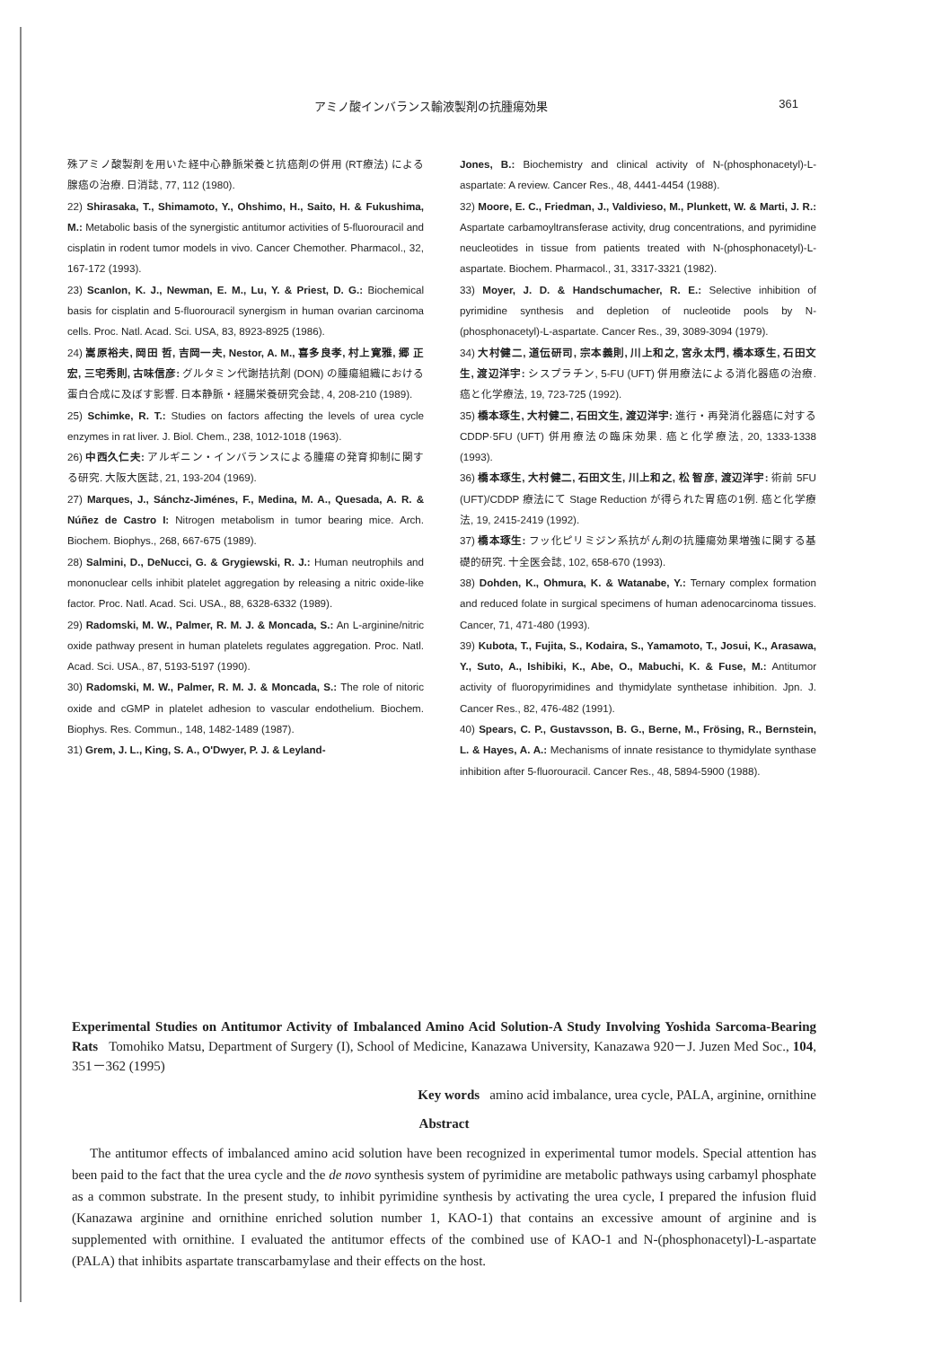アミノ酸インバランス輸液製剤の抗腫瘍効果 361
殊アミノ酸製剤を用いた経中心静脈栄養と抗癌剤の併用 (RT療法) による腺癌の治療. 日消誌, 77, 112 (1980).
22) Shirasaka, T., Shimamoto, Y., Ohshimo, H., Saito, H. & Fukushima, M.: Metabolic basis of the synergistic antitumor activities of 5-fluorouracil and cisplatin in rodent tumor models in vivo. Cancer Chemother. Pharmacol., 32, 167-172 (1993).
23) Scanlon, K. J., Newman, E. M., Lu, Y. & Priest, D. G.: Biochemical basis for cisplatin and 5-fluorouracil synergism in human ovarian carcinoma cells. Proc. Natl. Acad. Sci. USA, 83, 8923-8925 (1986).
24) 嵩原裕夫, 岡田 哲, 吉岡一夫, Nestor, A. M., 喜多良孝, 村上寛雅, 郷 正宏, 三宅秀則, 古味信彦: グルタミン代謝拮抗剤 (DON) の腫瘍組織における蛋白合成に及ぼす影響. 日本静脈・経腸栄養研究会誌, 4, 208-210 (1989).
25) Schimke, R. T.: Studies on factors affecting the levels of urea cycle enzymes in rat liver. J. Biol. Chem., 238, 1012-1018 (1963).
26) 中西久仁夫: アルギニン・インバランスによる腫瘍の発育抑制に関する研究. 大阪大医誌, 21, 193-204 (1969).
27) Marques, J., Sánchz-Jiménes, F., Medina, M. A., Quesada, A. R. & Núñez de Castro I: Nitrogen metabolism in tumor bearing mice. Arch. Biochem. Biophys., 268, 667-675 (1989).
28) Salmini, D., DeNucci, G. & Grygiewski, R. J.: Human neutrophils and mononuclear cells inhibit platelet aggregation by releasing a nitric oxide-like factor. Proc. Natl. Acad. Sci. USA., 88, 6328-6332 (1989).
29) Radomski, M. W., Palmer, R. M. J. & Moncada, S.: An L-arginine/nitric oxide pathway present in human platelets regulates aggregation. Proc. Natl. Acad. Sci. USA., 87, 5193-5197 (1990).
30) Radomski, M. W., Palmer, R. M. J. & Moncada, S.: The role of nitoric oxide and cGMP in platelet adhesion to vascular endothelium. Biochem. Biophys. Res. Commun., 148, 1482-1489 (1987).
31) Grem, J. L., King, S. A., O'Dwyer, P. J. & Leyland-
Jones, B.: Biochemistry and clinical activity of N-(phosphonacetyl)-L-aspartate: A review. Cancer Res., 48, 4441-4454 (1988).
32) Moore, E. C., Friedman, J., Valdivieso, M., Plunkett, W. & Marti, J. R.: Aspartate carbamoyltransferase activity, drug concentrations, and pyrimidine neucleotides in tissue from patients treated with N-(phosphonacetyl)-L-aspartate. Biochem. Pharmacol., 31, 3317-3321 (1982).
33) Moyer, J. D. & Handschumacher, R. E.: Selective inhibition of pyrimidine synthesis and depletion of nucleotide pools by N-(phosphonacetyl)-L-aspartate. Cancer Res., 39, 3089-3094 (1979).
34) 大村健二, 道伝研司, 宗本義則, 川上和之, 宮永太門, 橋本琢生, 石田文生, 渡辺洋宇: シスプラチン, 5-FU (UFT) 併用療法による消化器癌の治療. 癌と化学療法, 19, 723-725 (1992).
35) 橋本琢生, 大村健二, 石田文生, 渡辺洋宇: 進行・再発消化器癌に対する CDDP·5FU (UFT) 併用療法の臨床効果. 癌と化学療法, 20, 1333-1338 (1993).
36) 橋本琢生, 大村健二, 石田文生, 川上和之, 松 智彦, 渡辺洋宇: 術前 5FU (UFT)/CDDP 療法にて Stage Reduction が得られた胃癌の1例. 癌と化学療法, 19, 2415-2419 (1992).
37) 橋本琢生: フッ化ピリミジン系抗がん剤の抗腫瘍効果増強に関する基礎的研究. 十全医会誌, 102, 658-670 (1993).
38) Dohden, K., Ohmura, K. & Watanabe, Y.: Ternary complex formation and reduced folate in surgical specimens of human adenocarcinoma tissues. Cancer, 71, 471-480 (1993).
39) Kubota, T., Fujita, S., Kodaira, S., Yamamoto, T., Josui, K., Arasawa, Y., Suto, A., Ishibiki, K., Abe, O., Mabuchi, K. & Fuse, M.: Antitumor activity of fluoropyrimidines and thymidylate synthetase inhibition. Jpn. J. Cancer Res., 82, 476-482 (1991).
40) Spears, C. P., Gustavsson, B. G., Berne, M., Frösing, R., Bernstein, L. & Hayes, A. A.: Mechanisms of innate resistance to thymidylate synthase inhibition after 5-fluorouracil. Cancer Res., 48, 5894-5900 (1988).
Experimental Studies on Antitumor Activity of Imbalanced Amino Acid Solution-A Study Involving Yoshida Sarcoma-Bearing Rats Tomohiko Matsu, Department of Surgery (I), School of Medicine, Kanazawa University, Kanazawa 920－J. Juzen Med Soc., 104, 351－362 (1995)
Key words amino acid imbalance, urea cycle, PALA, arginine, ornithine
Abstract
The antitumor effects of imbalanced amino acid solution have been recognized in experimental tumor models. Special attention has been paid to the fact that the urea cycle and the de novo synthesis system of pyrimidine are metabolic pathways using carbamyl phosphate as a common substrate. In the present study, to inhibit pyrimidine synthesis by activating the urea cycle, I prepared the infusion fluid (Kanazawa arginine and ornithine enriched solution number 1, KAO-1) that contains an excessive amount of arginine and is supplemented with ornithine. I evaluated the antitumor effects of the combined use of KAO-1 and N-(phosphonacetyl)-L-aspartate (PALA) that inhibits aspartate transcarbamylase and their effects on the host.